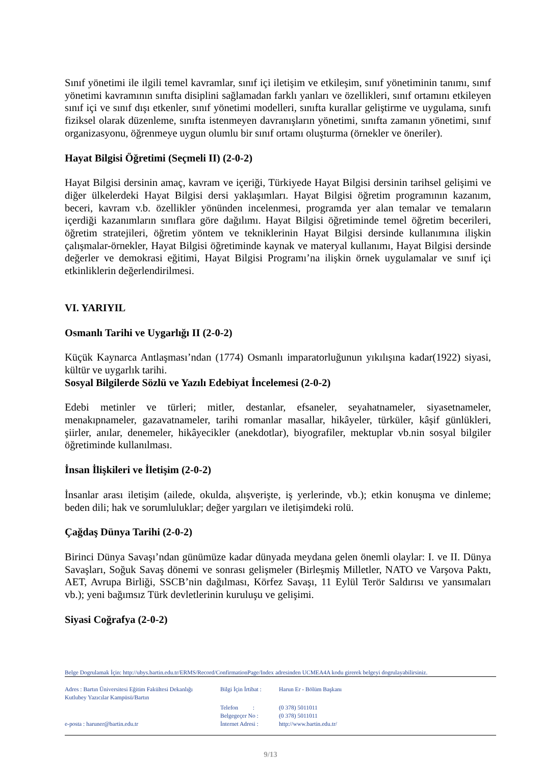Sınıf yönetimi ile ilgili temel kavramlar, sınıf içi iletişim ve etkileşim, sınıf yönetiminin tanımı, sınıf yönetimi kavramının sınıfta disiplini sağlamadan farklı yanları ve özellikleri, sınıf ortamını etkileyen sınıf içi ve sınıf dışı etkenler, sınıf yönetimi modelleri, sınıfta kurallar geliştirme ve uygulama, sınıfı fiziksel olarak düzenleme, sınıfta istenmeyen davranışların yönetimi, sınıfta zamanın yönetimi, sınıf organizasyonu, öğrenmeye uygun olumlu bir sınıf ortamı oluşturma (örnekler ve öneriler).
Hayat Bilgisi Öğretimi (Seçmeli II) (2-0-2)
Hayat Bilgisi dersinin amaç, kavram ve içeriği, Türkiyede Hayat Bilgisi dersinin tarihsel gelişimi ve diğer ülkelerdeki Hayat Bilgisi dersi yaklaşımları. Hayat Bilgisi öğretim programının kazanım, beceri, kavram v.b. özellikler yönünden incelenmesi, programda yer alan temalar ve temaların içerdiği kazanımların sınıflara göre dağılımı. Hayat Bilgisi öğretiminde temel öğretim becerileri, öğretim stratejileri, öğretim yöntem ve tekniklerinin Hayat Bilgisi dersinde kullanımına ilişkin çalışmalar-örnekler, Hayat Bilgisi öğretiminde kaynak ve materyal kullanımı, Hayat Bilgisi dersinde değerler ve demokrasi eğitimi, Hayat Bilgisi Programı’na ilişkin örnek uygulamalar ve sınıf içi etkinliklerin değerlendirilmesi.
VI. YARIYIL
Osmanlı Tarihi ve Uygarlığı II (2-0-2)
Küçük Kaynarca Antlaşması’ndan (1774) Osmanlı imparatorluğunun yıkılışına kadar(1922) siyasi, kültür ve uygarlık tarihi.
Sosyal Bilgilerde Sözlü ve Yazılı Edebiyat İncelemesi (2-0-2)
Edebi metinler ve türleri; mitler, destanlar, efsaneler, seyahatnameler, siyasetnameler, menakıpnameler, gazavatnameler, tarihi romanlar masallar, hikâyeler, türküler, kâşif günlükleri, şiirler, anılar, denemeler, hikâyecikler (anekdotlar), biyografiler, mektuplar vb.nin sosyal bilgiler öğretiminde kullanılması.
İnsan İlişkileri ve İletişim (2-0-2)
İnsanlar arası iletişim (ailede, okulda, alışverişte, iş yerlerinde, vb.); etkin konuşma ve dinleme; beden dili; hak ve sorumluluklar; değer yargıları ve iletişimdeki rolü.
Çağdaş Dünya Tarihi (2-0-2)
Birinci Dünya Savaşı’ndan günümüze kadar dünyada meydana gelen önemli olaylar: I. ve II. Dünya Savaşları, Soğuk Savaş dönemi ve sonrası gelişmeler (Birleşmiş Milletler, NATO ve Varşova Paktı, AET, Avrupa Birliği, SSCB’nin dağılması, Körfez Savaşı, 11 Eylül Terör Saldırısı ve yansımaları vb.); yeni bağımsız Türk devletlerinin kuruluşu ve gelişimi.
Siyasi Coğrafya (2-0-2)
Belge Dogrulamak İçin: http://ubys.bartin.edu.tr/ERMS/Record/ConfirmationPage/Index adresinden UCMEA4A kodu girerek belgeyi dogrulayabilirsiniz.
Adres : Bartın Üniversitesi Eğitim Fakültesi Dekanlığı
Kutlubey Yazıcılar Kampüsü/Bartın
Bilgi İçin İrtibat :
Harun Er - Bölüm Başkanı
Telefon :
(0 378) 5011011
Belgegeçer No : (0 378) 5011011
e-posta : haruner@bartin.edu.tr İnternet Adresi :
http://www.bartin.edu.tr/
9/13